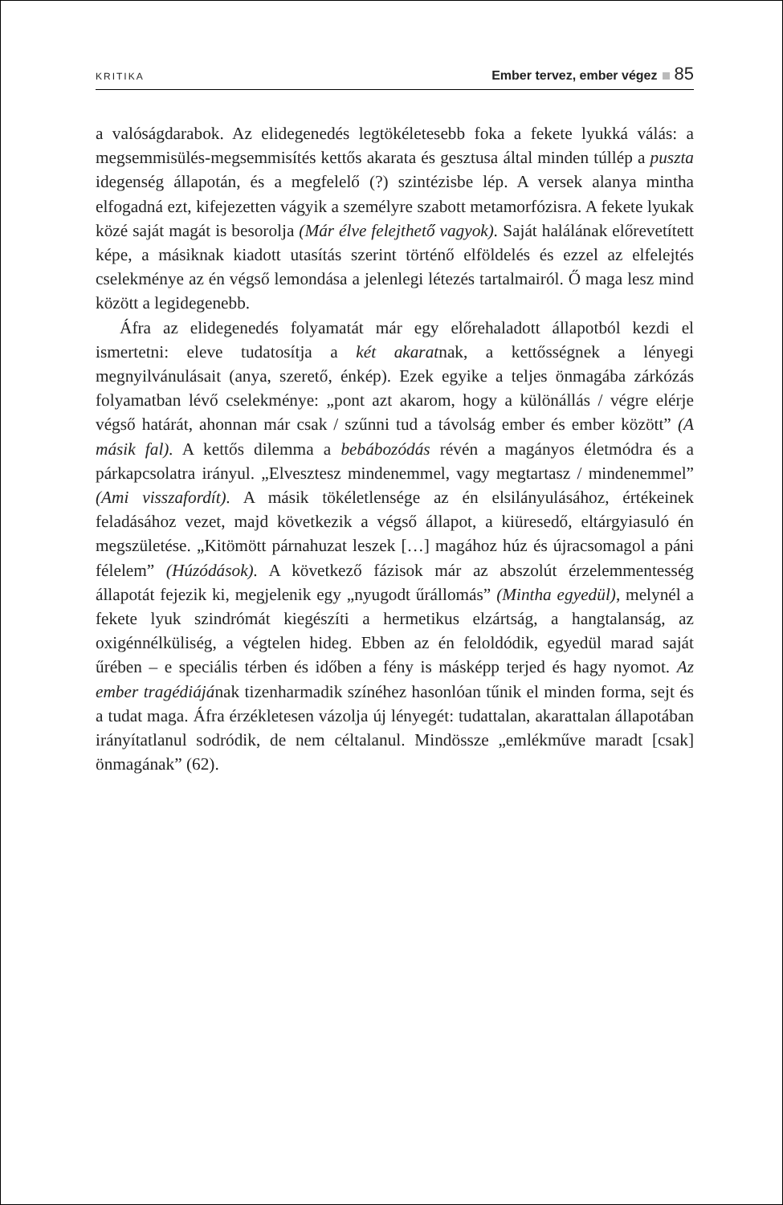KRITIKA
Ember tervez, ember végez 85
a valóságdarabok. Az elidegenedés legtökéletesebb foka a fekete lyukká válás: a megsemmisülés-megsemmisítés kettős akarata és gesztusa által minden túllép a puszta idegenség állapotán, és a megfelelő (?) szintézisbe lép. A versek alanya mintha elfogadná ezt, kifejezetten vágyik a személyre szabott metamorfózisra. A fekete lyukak közé saját magát is besorolja (Már élve felejthető vagyok). Saját halálának előrevetített képe, a másiknak kiadott utasítás szerint történő elföldelés és ezzel az elfelejtés cselekménye az én végső lemondása a jelenlegi létezés tartalmairól. Ő maga lesz mind között a legidegenebb.
Áfra az elidegenedés folyamatát már egy előrehaladott állapotból kezdi el ismertetni: eleve tudatosítja a két akaratnak, a kettősségnek a lényegi megnyilvánulásait (anya, szerető, énkép). Ezek egyike a teljes önmagába zárkózás folyamatban lévő cselekménye: „pont azt akarom, hogy a különállás / végre elérje végső határát, ahonnan már csak / szűnni tud a távolság ember és ember között” (A másik fal). A kettős dilemma a bebábozódás révén a magányos életmódra és a párkapcsolatra irányul. „Elvesztesz mindenemmel, vagy megtartasz / mindenemmel” (Ami visszafordít). A másik tökéletlensége az én elsilányulásához, értékeinek feladásához vezet, majd következik a végső állapot, a kiüresedő, eltárgyiasuló én megszületése. „Kitömött párnahuzat leszek […] magához húz és újracsomagol a páni félelem” (Húzódások). A következő fázisok már az abszolút érzelemmentesség állapotát fejezik ki, megjelenik egy „nyugodt űrállomás” (Mintha egyedül), melynél a fekete lyuk szindrómát kiegészíti a hermetikus elzártság, a hangtalanság, az oxigénnélküliség, a végtelen hideg. Ebben az én feloldódik, egyedül marad saját űrében – e speciális térben és időben a fény is másképp terjed és hagy nyomot. Az ember tragédiájának tizenharmadik színéhez hasonlóan tűnik el minden forma, sejt és a tudat maga. Áfra érzékletesen vázolja új lényegét: tudattalan, akarattalan állapotában irányítatlanul sodródik, de nem céltalanul. Mindössze „emlékműve maradt [csak] önmagának” (62).